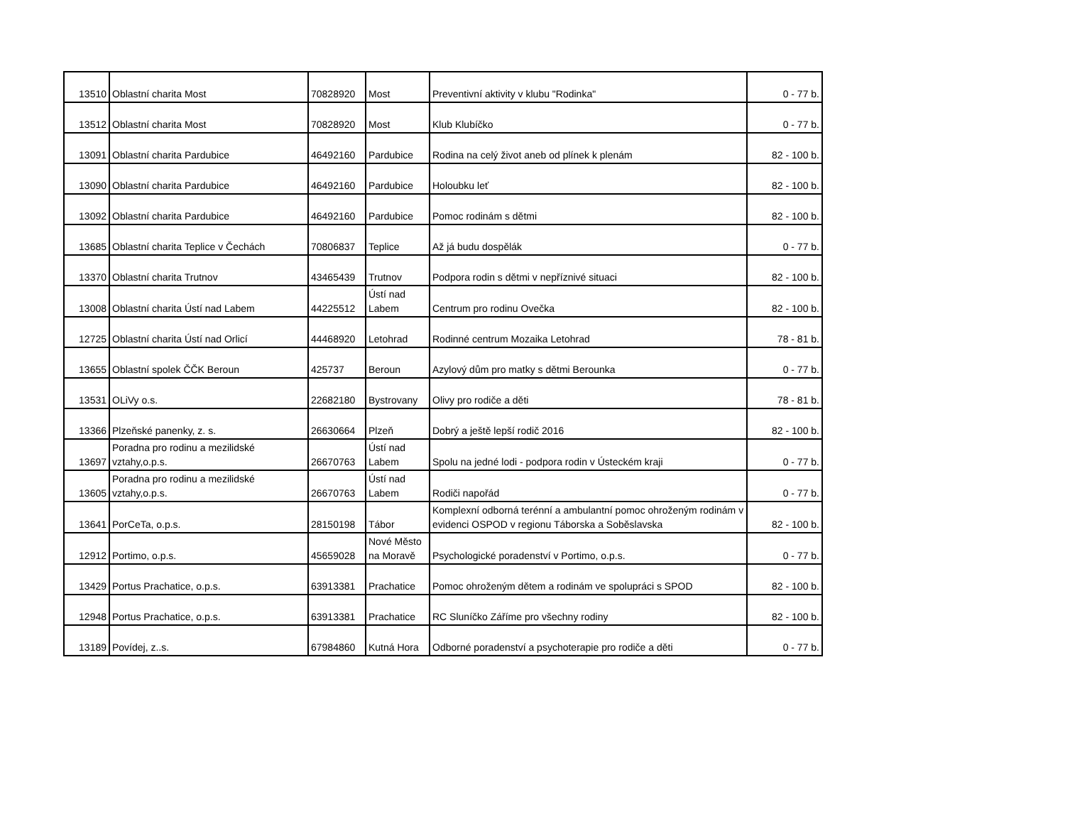| 13510 | Oblastní charita Most | 70828920 | Most | Preventivní aktivity v klubu "Rodinka" | 0 - 77 b. |
| 13512 | Oblastní charita Most | 70828920 | Most | Klub Klubíčko | 0 - 77 b. |
| 13091 | Oblastní charita Pardubice | 46492160 | Pardubice | Rodina na celý život aneb od plínek k plenám | 82 - 100 b. |
| 13090 | Oblastní charita Pardubice | 46492160 | Pardubice | Holoubku leť | 82 - 100 b. |
| 13092 | Oblastní charita Pardubice | 46492160 | Pardubice | Pomoc rodinám s dětmi | 82 - 100 b. |
| 13685 | Oblastní charita Teplice v Čechách | 70806837 | Teplice | Až já budu dospělák | 0 - 77 b. |
| 13370 | Oblastní charita Trutnov | 43465439 | Trutnov | Podpora rodin s dětmi v nepříznivé situaci | 82 - 100 b. |
| 13008 | Oblastní charita Ústí nad Labem | 44225512 | Ústí nad Labem | Centrum pro rodinu Ovečka | 82 - 100 b. |
| 12725 | Oblastní charita Ústí nad Orlicí | 44468920 | Letohrad | Rodinné centrum Mozaika Letohrad | 78 - 81 b. |
| 13655 | Oblastní spolek ČČK Beroun | 425737 | Beroun | Azylový dům pro matky s dětmi Berounka | 0 - 77 b. |
| 13531 | OLiVy o.s. | 22682180 | Bystrovany | Olivy pro rodiče a děti | 78 - 81 b. |
| 13366 | Plzeňské panenky, z. s. | 26630664 | Plzeň | Dobrý a ještě lepší rodič 2016 | 82 - 100 b. |
| 13697 | Poradna pro rodinu a mezilidské vztahy,o.p.s. | 26670763 | Ústí nad Labem | Spolu na jedné lodi - podpora rodin v Ústeckém kraji | 0 - 77 b. |
| 13605 | Poradna pro rodinu a mezilidské vztahy,o.p.s. | 26670763 | Ústí nad Labem | Rodiči napořád | 0 - 77 b. |
| 13641 | PorCeTa, o.p.s. | 28150198 | Tábor | Komplexní odborná terénní a ambulantní pomoc ohroženým rodinám v evidenci OSPOD v regionu Táborska a Soběslavska | 82 - 100 b. |
| 12912 | Portimo, o.p.s. | 45659028 | Nové Město na Moravě | Psychologické poradenství v Portimo, o.p.s. | 0 - 77 b. |
| 13429 | Portus Prachatice, o.p.s. | 63913381 | Prachatice | Pomoc ohroženým dětem a rodinám ve spolupráci s SPOD | 82 - 100 b. |
| 12948 | Portus Prachatice, o.p.s. | 63913381 | Prachatice | RC Sluníčko Záříme pro všechny rodiny | 82 - 100 b. |
| 13189 | Povídej, z..s. | 67984860 | Kutná Hora | Odborné poradenství a psychoterapie pro rodiče a děti | 0 - 77 b. |